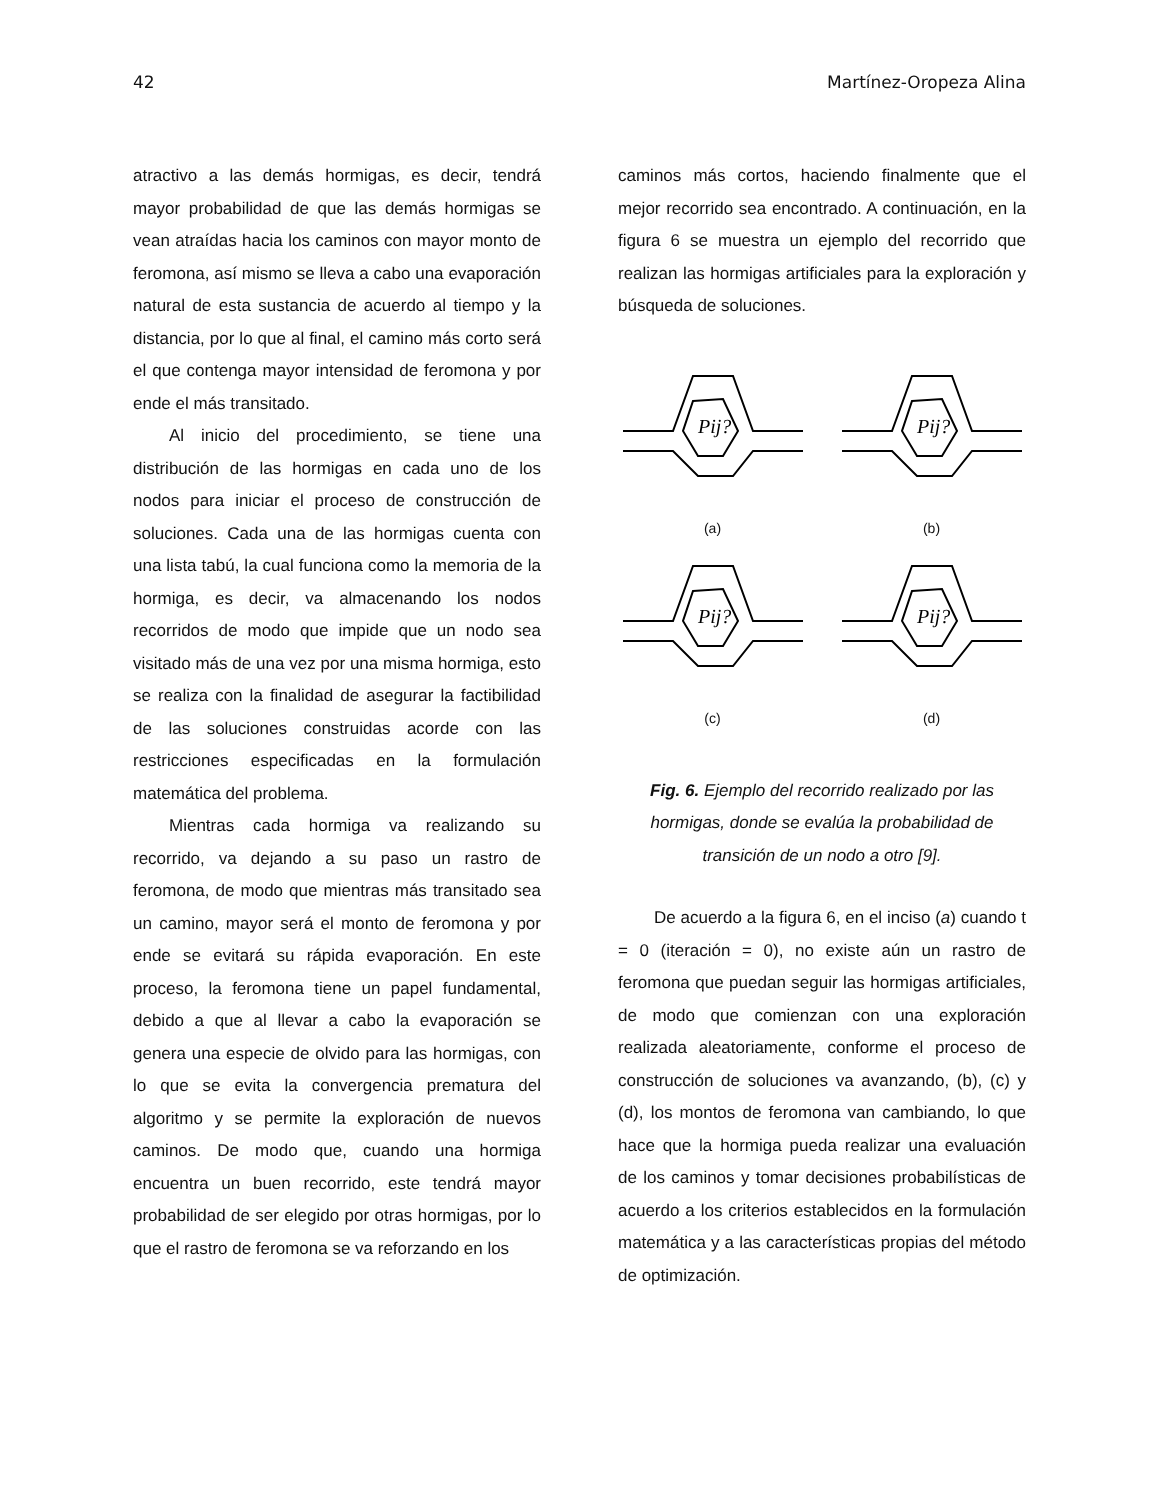42 Martínez-Oropeza Alina
atractivo a las demás hormigas, es decir, tendrá mayor probabilidad de que las demás hormigas se vean atraídas hacia los caminos con mayor monto de feromona, así mismo se lleva a cabo una evaporación natural de esta sustancia de acuerdo al tiempo y la distancia, por lo que al final, el camino más corto será el que contenga mayor intensidad de feromona y por ende el más transitado.
Al inicio del procedimiento, se tiene una distribución de las hormigas en cada uno de los nodos para iniciar el proceso de construcción de soluciones. Cada una de las hormigas cuenta con una lista tabú, la cual funciona como la memoria de la hormiga, es decir, va almacenando los nodos recorridos de modo que impide que un nodo sea visitado más de una vez por una misma hormiga, esto se realiza con la finalidad de asegurar la factibilidad de las soluciones construidas acorde con las restricciones especificadas en la formulación matemática del problema.
Mientras cada hormiga va realizando su recorrido, va dejando a su paso un rastro de feromona, de modo que mientras más transitado sea un camino, mayor será el monto de feromona y por ende se evitará su rápida evaporación. En este proceso, la feromona tiene un papel fundamental, debido a que al llevar a cabo la evaporación se genera una especie de olvido para las hormigas, con lo que se evita la convergencia prematura del algoritmo y se permite la exploración de nuevos caminos. De modo que, cuando una hormiga encuentra un buen recorrido, este tendrá mayor probabilidad de ser elegido por otras hormigas, por lo que el rastro de feromona se va reforzando en los
caminos más cortos, haciendo finalmente que el mejor recorrido sea encontrado. A continuación, en la figura 6 se muestra un ejemplo del recorrido que realizan las hormigas artificiales para la exploración y búsqueda de soluciones.
Pij?
(a)
Pij?
(b)
Pij?
(c)
Pij?
(d)
Fig. 6. Ejemplo del recorrido realizado por las hormigas, donde se evalúa la probabilidad de transición de un nodo a otro [9].
De acuerdo a la figura 6, en el inciso (a) cuando t = 0 (iteración = 0), no existe aún un rastro de feromona que puedan seguir las hormigas artificiales, de modo que comienzan con una exploración realizada aleatoriamente, conforme el proceso de construcción de soluciones va avanzando, (b), (c) y (d), los montos de feromona van cambiando, lo que hace que la hormiga pueda realizar una evaluación de los caminos y tomar decisiones probabilísticas de acuerdo a los criterios establecidos en la formulación matemática y a las características propias del método de optimización.